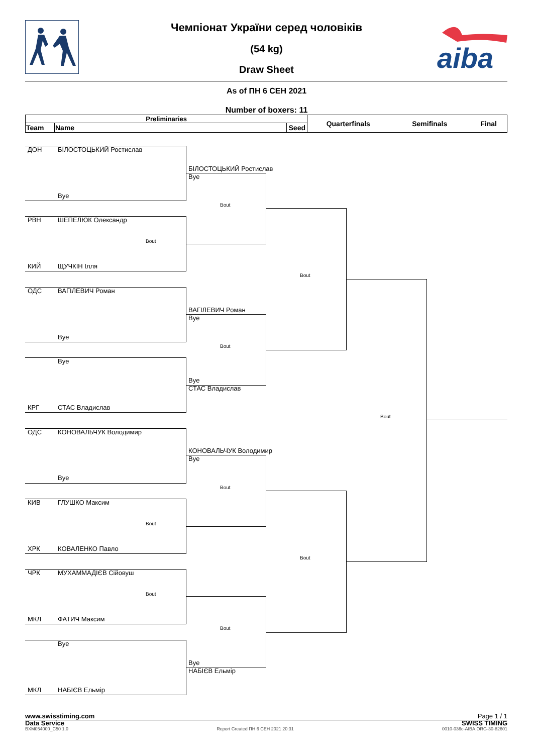aiba
Чемпіонат України серед чоловіків
(54 kg)
Draw Sheet
As of ПН 6 СЕН 2021
Number of boxers: 11
| Preliminaries | | | Quarterfinals | Semifinals | Final |
| --- | --- | --- | --- | --- | --- |
| Team | Name | Seed | | | |
ДОН БІЛОСТОЦЬКИЙ Ростислав
БІЛОСТОЦЬКИЙ Ростислав
Bye
Bye
Bout
РВН ШЕПЕЛЮК Олександр
Bout
КИЙ ЩУЧКІН Ілля
Bout
ОДС ВАГІЛЕВИЧ Роман
ВАГІЛЕВИЧ Роман
Bye
Bye
Bout
Bye
Bye
СТАС Владислав
КРГ СТАС Владислав
Bout
ОДС КОНОВАЛЬЧУК Володимир
КОНОВАЛЬЧУК Володимир
Bye
Bye
Bout
КИВ ГЛУШКО Максим
Bout
ХРК КОВАЛЕНКО Павло
Bout
ЧРК МУХАММАДІЄВ Сійовуш
Bout
МКЛ ФАТИЧ Максим
Bout
Bye
Bye
НАБІЄВ Ельмір
МКЛ НАБІЄВ Ельмір
www.swisstiming.com Page 1 / 1
Data Service SWISS TIMING
BXM054000_C50 1.0 Report Created ПН 6 СЕН 2021 20:31 0010-036c-AIBA.ORG-30-82601